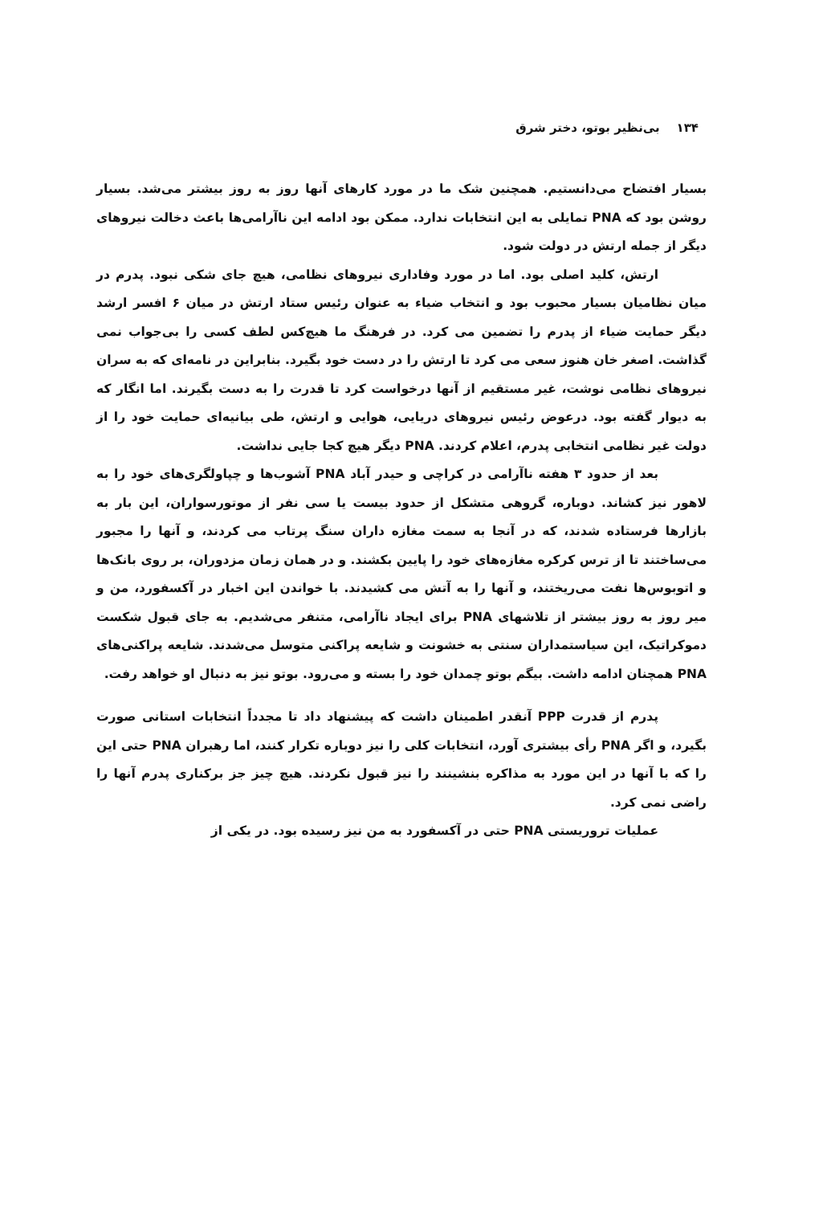۱۳۴ بی‌نظیر بوتو، دختر شرق
بسیار افتضاح می‌دانستیم. همچنین شک ما در مورد کارهای آنها روز به روز بیشتر می‌شد. بسیار روشن بود که PNA تمایلی به این انتخابات ندارد. ممکن بود ادامه این ناآرامی‌ها باعث دخالت نیروهای دیگر از جمله ارتش در دولت شود.
ارتش، کلید اصلی بود. اما در مورد وفاداری نیروهای نظامی، هیچ جای شکی نبود. پدرم در میان نظامیان بسیار محبوب بود و انتخاب ضیاء به عنوان رئیس ستاد ارتش در میان ۶ افسر ارشد دیگر حمایت ضیاء از پدرم را تضمین می کرد. در فرهنگ ما هیچ‌کس لطف کسی را بی‌جواب نمی گذاشت. اصغر خان هنوز سعی می کرد تا ارتش را در دست خود بگیرد. بنابراین در نامه‌ای که به سران نیروهای نظامی نوشت، غیر مستقیم از آنها درخواست کرد تا قدرت را به دست بگیرند. اما انگار که به دیوار گفته بود. درعوض رئیس نیروهای دریایی، هوایی و ارتش، طی بیانیه‌ای حمایت خود را از دولت غیر نظامی انتخابی پدرم، اعلام کردند. PNA دیگر هیچ کجا جایی نداشت.
بعد از حدود ۳ هفته ناآرامی در کراچی و حیدر آباد PNA آشوب‌ها و چپاولگری‌های خود را به لاهور نیز کشاند. دوباره، گروهی متشکل از حدود بیست یا سی نفر از موتورسواران، این بار به بازارها فرستاده شدند، که در آنجا به سمت مغازه داران سنگ پرتاب می کردند، و آنها را مجبور می‌ساختند تا از ترس کرکره مغازه‌های خود را پایین بکشند. و در همان زمان مزدوران، بر روی بانک‌ها و اتوبوس‌ها نفت می‌ریختند، و آنها را به آتش می کشیدند. با خواندن این اخبار در آکسفورد، من و میر روز به روز بیشتر از تلاشهای PNA برای ایجاد ناآرامی، متنفر می‌شدیم. به جای قبول شکست دموکراتیک، این سیاستمداران سنتی به خشونت و شایعه پراکنی متوسل می‌شدند. شایعه پراکنی‌های PNA همچنان ادامه داشت. بیگم بوتو چمدان خود را بسته و می‌رود. بوتو نیز به دنبال او خواهد رفت.
پدرم از قدرت PPP آنقدر اطمینان داشت که پیشنهاد داد تا مجدداً انتخابات استانی صورت بگیرد، و اگر PNA رأی بیشتری آورد، انتخابات کلی را نیز دوباره تکرار کنند، اما رهبران PNA حتی این را که با آنها در این مورد به مذاکره بنشینند را نیز قبول نکردند. هیچ چیز جز برکناری پدرم آنها را راضی نمی کرد.
عملیات تروریستی PNA حتی در آکسفورد به من نیز رسیده بود. در یکی از